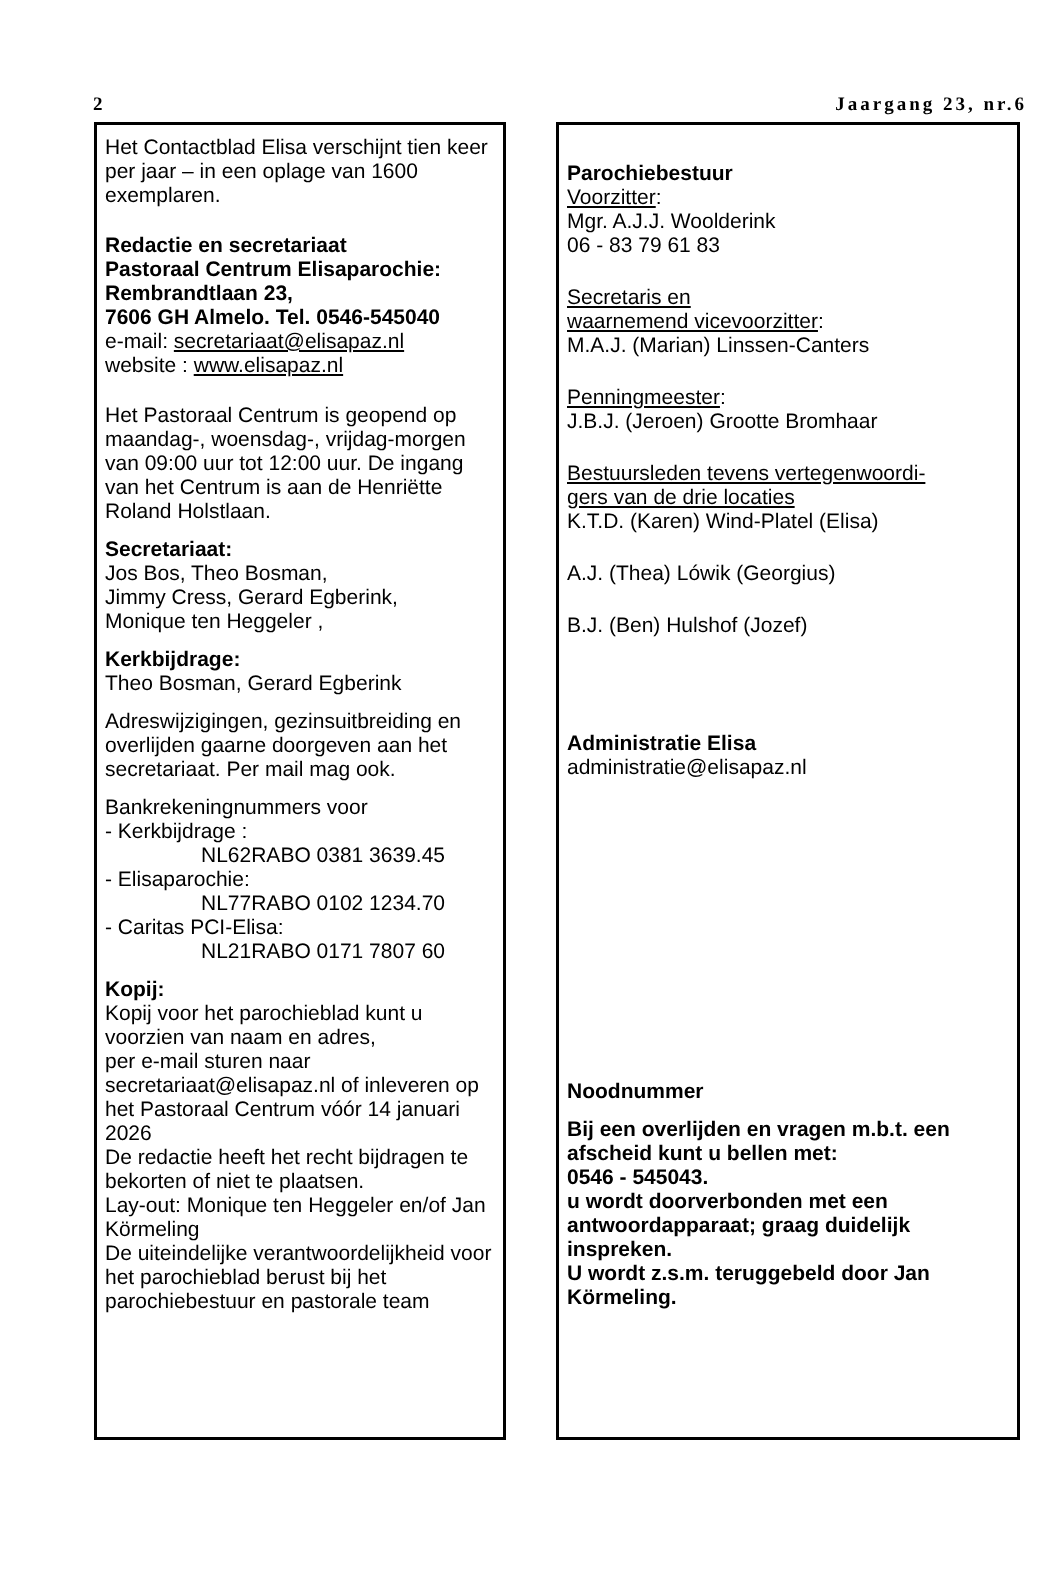2 Jaargang 23, nr.6
Het Contactblad Elisa verschijnt tien keer per jaar – in een oplage van 1600 exemplaren.
Redactie en secretariaat
Pastoraal Centrum Elisaparochie:
Rembrandtlaan 23,
7606 GH Almelo. Tel. 0546-545040
e-mail: secretariaat@elisapaz.nl
website : www.elisapaz.nl
Het Pastoraal Centrum is geopend op maandag-, woensdag-, vrijdag-morgen van 09:00 uur tot 12:00 uur. De ingang van het Centrum is aan de Henriëtte Roland Holstlaan.
Secretariaat:
Jos Bos, Theo Bosman,
Jimmy Cress, Gerard Egberink,
Monique ten Heggeler ,
Kerkbijdrage:
Theo Bosman, Gerard Egberink
Adreswijzigingen, gezinsuitbreiding en overlijden gaarne doorgeven aan het secretariaat. Per mail mag ook.
Bankrekeningnummers voor
- Kerkbijdrage :
NL62RABO 0381 3639.45
- Elisaparochie:
NL77RABO 0102 1234.70
- Caritas PCI-Elisa:
NL21RABO 0171 7807 60
Kopij:
Kopij voor het parochieblad kunt u voorzien van naam en adres,
per e-mail sturen naar secretariaat@elisapaz.nl of inleveren op het Pastoraal Centrum vóór 14 januari 2026
De redactie heeft het recht bijdragen te bekorten of niet te plaatsen.
Lay-out: Monique ten Heggeler en/of Jan Körmeling
De uiteindelijke verantwoordelijkheid voor het parochieblad berust bij het parochiebestuur en pastorale team
Parochiebestuur
Voorzitter:
Mgr. A.J.J. Woolderink
06 - 83 79 61 83
Secretaris en
waarnemend vicevoorzitter:
M.A.J. (Marian) Linssen-Canters
Penningmeester:
J.B.J. (Jeroen) Grootte Bromhaar
Bestuursleden tevens vertegenwoordi-
gers van de drie locaties
K.T.D. (Karen) Wind-Platel (Elisa)
A.J. (Thea) Lówik (Georgius)
B.J. (Ben) Hulshof (Jozef)
Administratie Elisa
administratie@elisapaz.nl
Noodnummer
Bij een overlijden en vragen m.b.t. een afscheid kunt u bellen met:
0546 - 545043.
u wordt doorverbonden met een antwoordapparaat; graag duidelijk inspreken.
U wordt z.s.m. teruggebeld door Jan Körmeling.